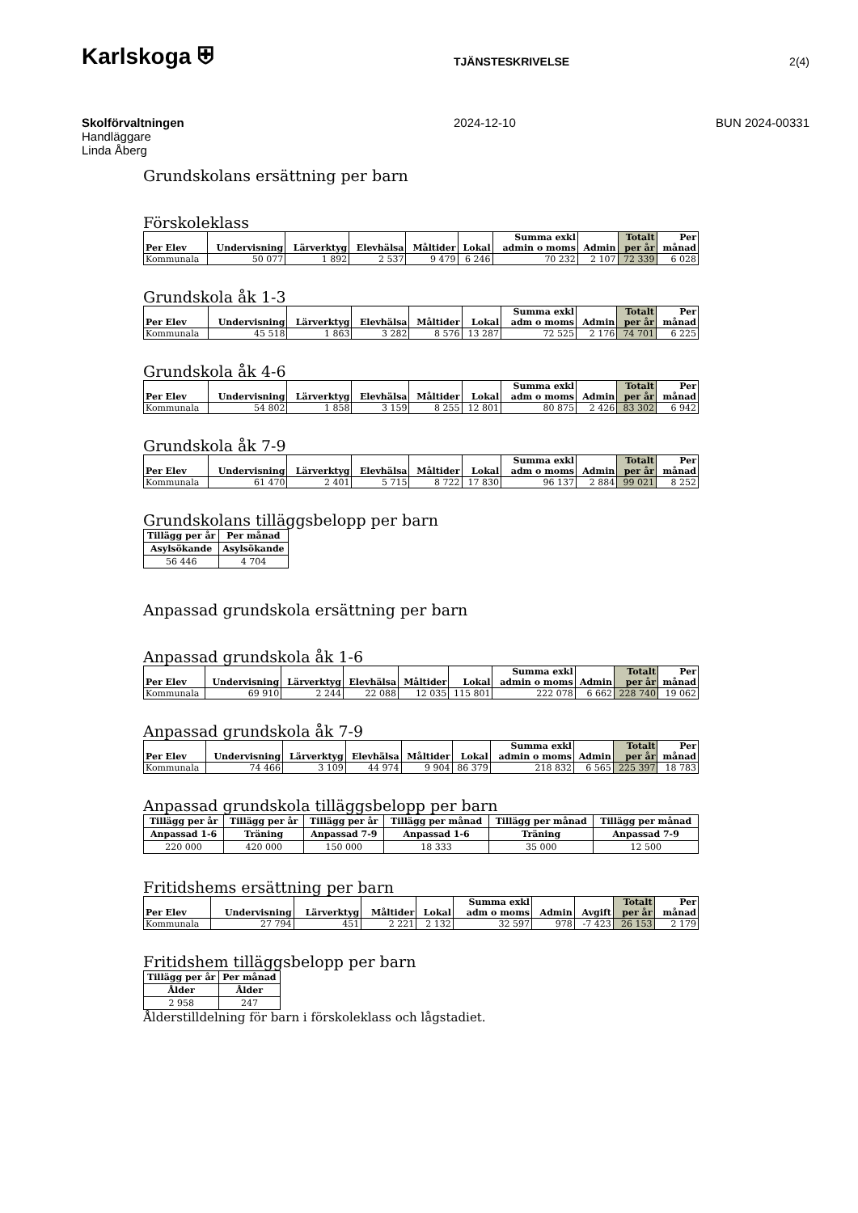Karlskoga ⛨
TJÄNSTESKRIVELSE 2(4)
Skolförvaltningen
Handläggare
Linda Åberg
2024-12-10 BUN 2024-00331
Grundskolans ersättning per barn
Förskoleklass
| Per Elev | Undervisning | Lärverktyg | Elevhälsa | Måltider | Lokal | Summa exkl admin o moms | Admin | Totalt per år | Per månad |
| --- | --- | --- | --- | --- | --- | --- | --- | --- | --- |
| Kommunala | 50 077 | 1 892 | 2 537 | 9 479 | 6 246 | 70 232 | 2 107 | 72 339 | 6 028 |
Grundskola åk 1-3
| Per Elev | Undervisning | Lärverktyg | Elevhälsa | Måltider | Lokal | Summa exkl adm o moms | Admin | Totalt per år | Per månad |
| --- | --- | --- | --- | --- | --- | --- | --- | --- | --- |
| Kommunala | 45 518 | 1 863 | 3 282 | 8 576 | 13 287 | 72 525 | 2 176 | 74 701 | 6 225 |
Grundskola åk 4-6
| Per Elev | Undervisning | Lärverktyg | Elevhälsa | Måltider | Lokal | Summa exkl adm o moms | Admin | Totalt per år | Per månad |
| --- | --- | --- | --- | --- | --- | --- | --- | --- | --- |
| Kommunala | 54 802 | 1 858 | 3 159 | 8 255 | 12 801 | 80 875 | 2 426 | 83 302 | 6 942 |
Grundskola åk 7-9
| Per Elev | Undervisning | Lärverktyg | Elevhälsa | Måltider | Lokal | Summa exkl adm o moms | Admin | Totalt per år | Per månad |
| --- | --- | --- | --- | --- | --- | --- | --- | --- | --- |
| Kommunala | 61 470 | 2 401 | 5 715 | 8 722 | 17 830 | 96 137 | 2 884 | 99 021 | 8 252 |
Grundskolans tilläggsbelopp per barn
| Tillägg per år | Per månad |
| --- | --- |
| Asylsökande | Asylsökande |
| 56 446 | 4 704 |
Anpassad grundskola ersättning per barn
Anpassad grundskola åk 1-6
| Per Elev | Undervisning | Lärverktyg | Elevhälsa | Måltider | Lokal | Summa exkl admin o moms | Admin | Totalt per år | Per månad |
| --- | --- | --- | --- | --- | --- | --- | --- | --- | --- |
| Kommunala | 69 910 | 2 244 | 22 088 | 12 035 | 115 801 | 222 078 | 6 662 | 228 740 | 19 062 |
Anpassad grundskola åk 7-9
| Per Elev | Undervisning | Lärverktyg | Elevhälsa | Måltider | Lokal | Summa exkl admin o moms | Admin | Totalt per år | Per månad |
| --- | --- | --- | --- | --- | --- | --- | --- | --- | --- |
| Kommunala | 74 466 | 3 109 | 44 974 | 9 904 | 86 379 | 218 832 | 6 565 | 225 397 | 18 783 |
Anpassad grundskola tilläggsbelopp per barn
| Tillägg per år | Tillägg per år | Tillägg per år | Tillägg per månad | Tillägg per månad | Tillägg per månad |
| --- | --- | --- | --- | --- | --- |
| Anpassad 1-6 | Träning | Anpassad 7-9 | Anpassad 1-6 | Träning | Anpassad 7-9 |
| 220 000 | 420 000 | 150 000 | 18 333 | 35 000 | 12 500 |
Fritidshems ersättning per barn
| Per Elev | Undervisning | Lärverktyg | Måltider | Lokal | Summa exkl adm o moms | Admin | Avgift | Totalt per år | Per månad |
| --- | --- | --- | --- | --- | --- | --- | --- | --- | --- |
| Kommunala | 27 794 | 451 | 2 221 | 2 132 | 32 597 | 978 | -7 423 | 26 153 | 2 179 |
Fritidshem tilläggsbelopp per barn
| Tillägg per år | Per månad |
| --- | --- |
| Ålder | Ålder |
| 2 958 | 247 |
Ålderstilldelning för barn i förskoleklass och lågstadiet.